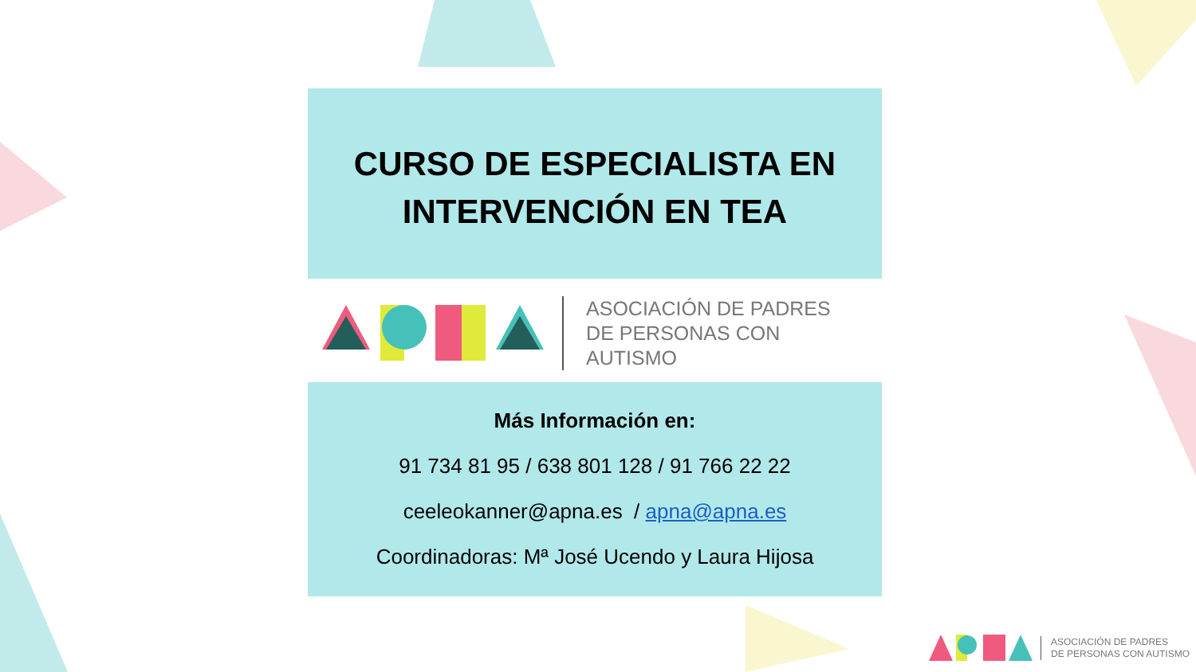CURSO DE ESPECIALISTA EN
INTERVENCIÓN EN TEA
ASOCIACIÓN DE PADRES
DE PERSONAS CON AUTISMO
Más Información en:
91 734 81 95 / 638 801 128 / 91 766 22 22
ceeleokanner@apna.es / apna@apna.es
Coordinadoras: Mª José Ucendo y Laura Hijosa
ASOCIACIÓN DE PADRES
DE PERSONAS CON AUTISMO